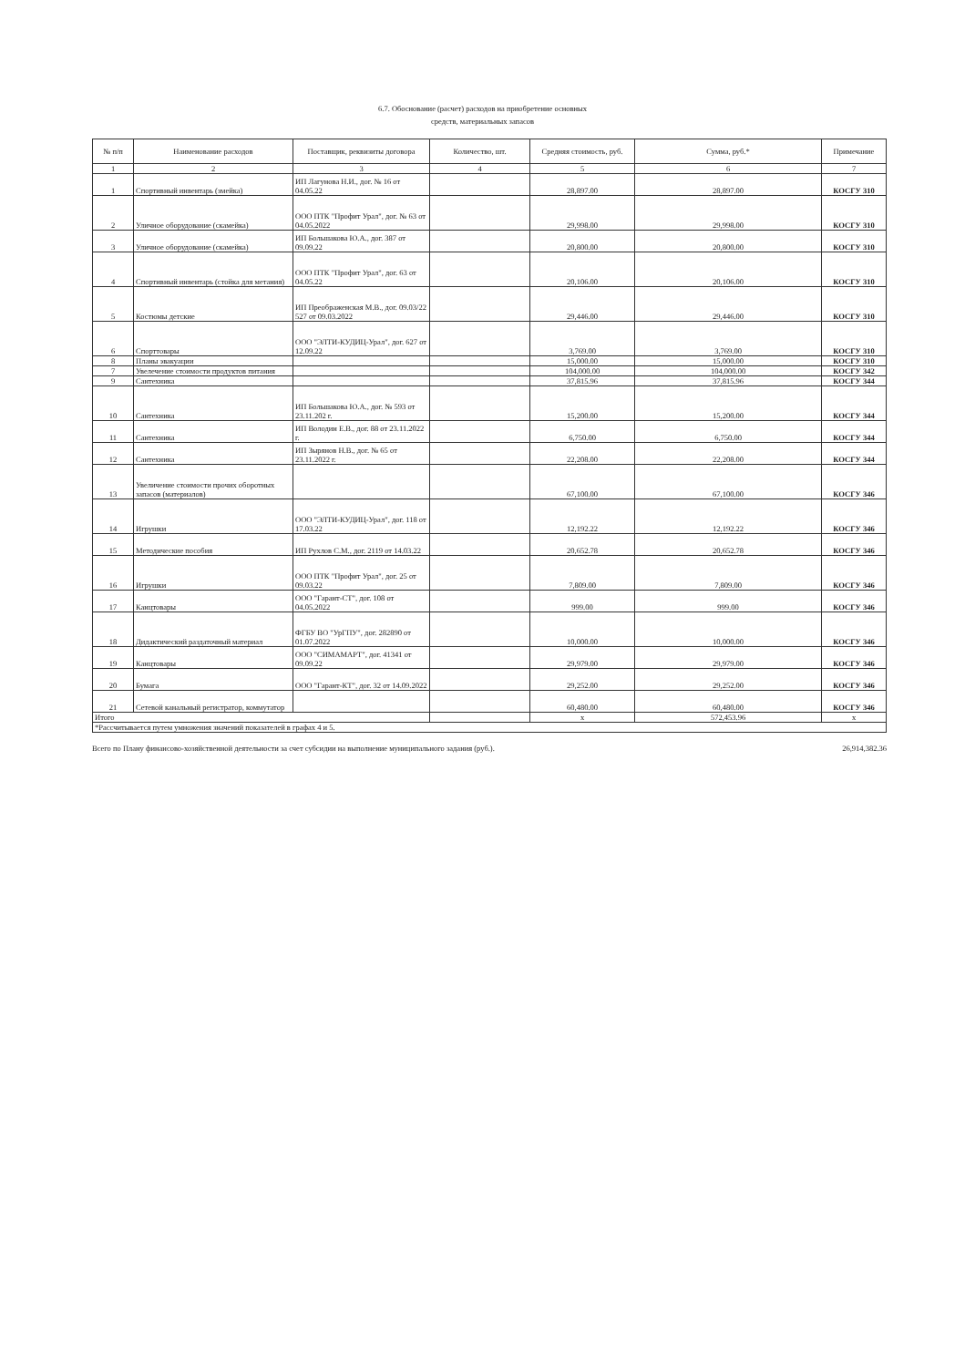6.7. Обоснование (расчет) расходов на приобретение основных
средств, материальных запасов
| № п/п | Наименование расходов | Поставщик, реквизиты договора | Количество, шт. | Средняя стоимость, руб. | Сумма, руб.* | Примечание |
| --- | --- | --- | --- | --- | --- | --- |
| 1 | 2 | 3 | 4 | 5 | 6 | 7 |
| 1 | Спортивный инвентарь (змейка) | ИП Лагунова Н.И., дог. № 16 от 04.05.22 | | 28,897.00 | 28,897.00 | КОСГУ 310 |
| 2 | Уличное оборудование (скамейка) | ООО ПТК "Профит Урал", дог. № 63 от 04.05.2022 | | 29,998.00 | 29,998.00 | КОСГУ 310 |
| 3 | Уличное оборудование (скамейка) | ИП Большакова Ю.А., дог. 387 от 09.09.22 | | 20,800.00 | 20,800.00 | КОСГУ 310 |
| 4 | Спортивный инвентарь (стойка для метания) | ООО ПТК "Профит Урал", дог. 63 от 04.05.22 | | 20,106.00 | 20,106.00 | КОСГУ 310 |
| 5 | Костюмы детские | ИП Преображенская М.В., дог. 09.03/22 527 от 09.03.2022 | | 29,446.00 | 29,446.00 | КОСГУ 310 |
| 6 | Спорттовары | ООО "ЭЛТИ-КУДИЦ-Урал", дог. 627 от 12.09.22 | | 3,769.00 | 3,769.00 | КОСГУ 310 |
| 8 | Планы эвакуации | | | 15,000.00 | 15,000.00 | КОСГУ 310 |
| 7 | Увелечение стоимости продуктов питания | | | 104,000.00 | 104,000.00 | КОСГУ 342 |
| 9 | Сантехника | | | 37,815.96 | 37,815.96 | КОСГУ 344 |
| 10 | Сантехника | ИП Большакова Ю.А., дог. № 593 от 23.11.202 г. | | 15,200.00 | 15,200.00 | КОСГУ 344 |
| 11 | Сантехника | ИП Володин Е.В., дог. 88 от 23.11.2022 г. | | 6,750.00 | 6,750.00 | КОСГУ 344 |
| 12 | Сантехника | ИП Зырянов Н.В., дог. № 65 от 23.11.2022 г. | | 22,208.00 | 22,208.00 | КОСГУ 344 |
| 13 | Увеличение стоимости прочих оборотных запасов (материалов) | | | 67,100.00 | 67,100.00 | КОСГУ 346 |
| 14 | Игрушки | ООО "ЭЛТИ-КУДИЦ-Урал", дог. 118 от 17.03.22 | | 12,192.22 | 12,192.22 | КОСГУ 346 |
| 15 | Методические пособия | ИП Рухлов С.М., дог. 2119 от 14.03.22 | | 20,652.78 | 20,652.78 | КОСГУ 346 |
| 16 | Игрушки | ООО ПТК "Профит Урал", дог. 25 от 09.03.22 | | 7,809.00 | 7,809.00 | КОСГУ 346 |
| 17 | Канцтовары | ООО "Гарант-СТ", дог. 108 от 04.05.2022 | | 999.00 | 999.00 | КОСГУ 346 |
| 18 | Дидактический раздаточный материал | ФГБУ ВО "УрГПУ", дог. 282890 от 01.07.2022 | | 10,000.00 | 10,000.00 | КОСГУ 346 |
| 19 | Канцтовары | ООО "СИМАМАРТ", дог. 41341 от 09.09.22 | | 29,979.00 | 29,979.00 | КОСГУ 346 |
| 20 | Бумага | ООО "Гарант-КТ", дог. 32 от 14.09.2022 | | 29,252.00 | 29,252.00 | КОСГУ 346 |
| 21 | Сетевой канальный регистратор, коммутатор | | | 60,480.00 | 60,480.00 | КОСГУ 346 |
| Итого | | | | х | 572,453.96 | х |
| *Рассчитывается путем умножения значений показателей в графах 4 и 5. | | | | | | |
Всего по Плану финансово-хозяйственной деятельности за счет субсидии на выполнение муниципального задания (руб.). 26,914,382.36